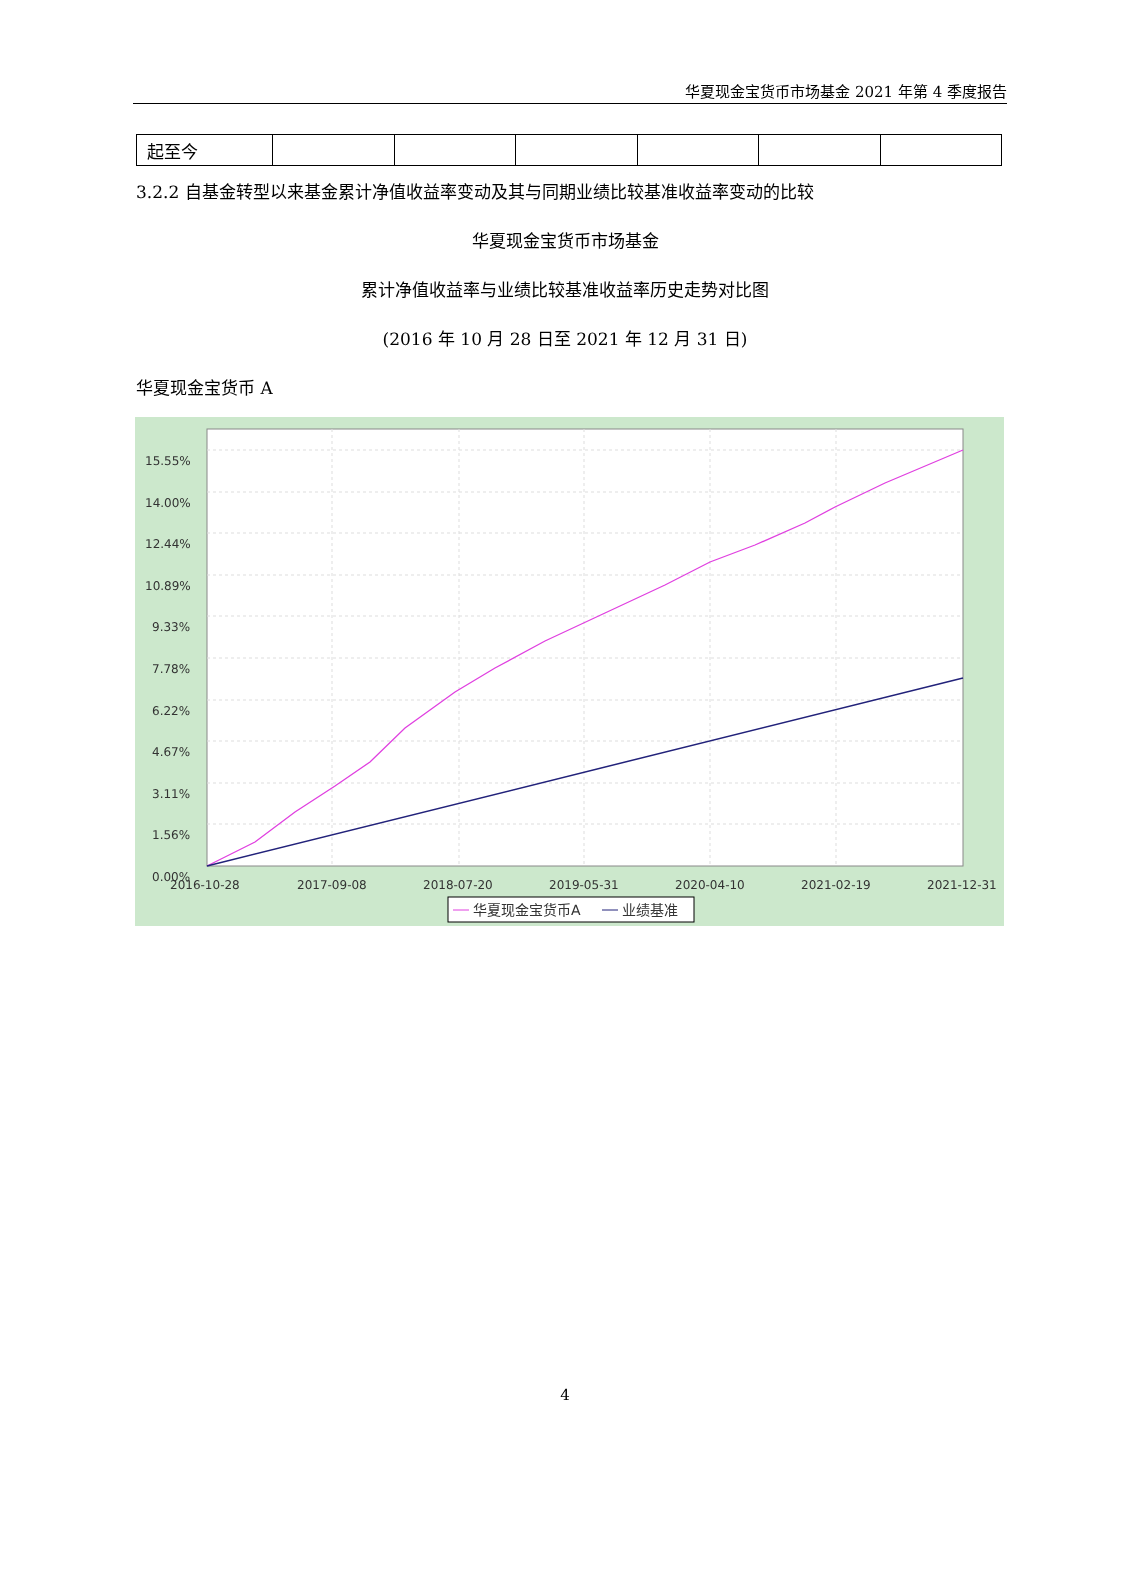华夏现金宝货币市场基金 2021 年第 4 季度报告
| 起至今 | | | | | | |
3.2.2 自基金转型以来基金累计净值收益率变动及其与同期业绩比较基准收益率变动的比较
华夏现金宝货币市场基金
累计净值收益率与业绩比较基准收益率历史走势对比图
(2016 年 10 月 28 日至 2021 年 12 月 31 日)
华夏现金宝货币 A
15.55%
14.00%
12.44%
10.89%
9.33%
7.78%
6.22%
4.67%
3.11%
1.56%
0.00%
2016-10-28
2017-09-08
2018-07-20
2019-05-31
2020-04-10
2021-02-19
2021-12-31
华夏现金宝货币A
业绩基准
4